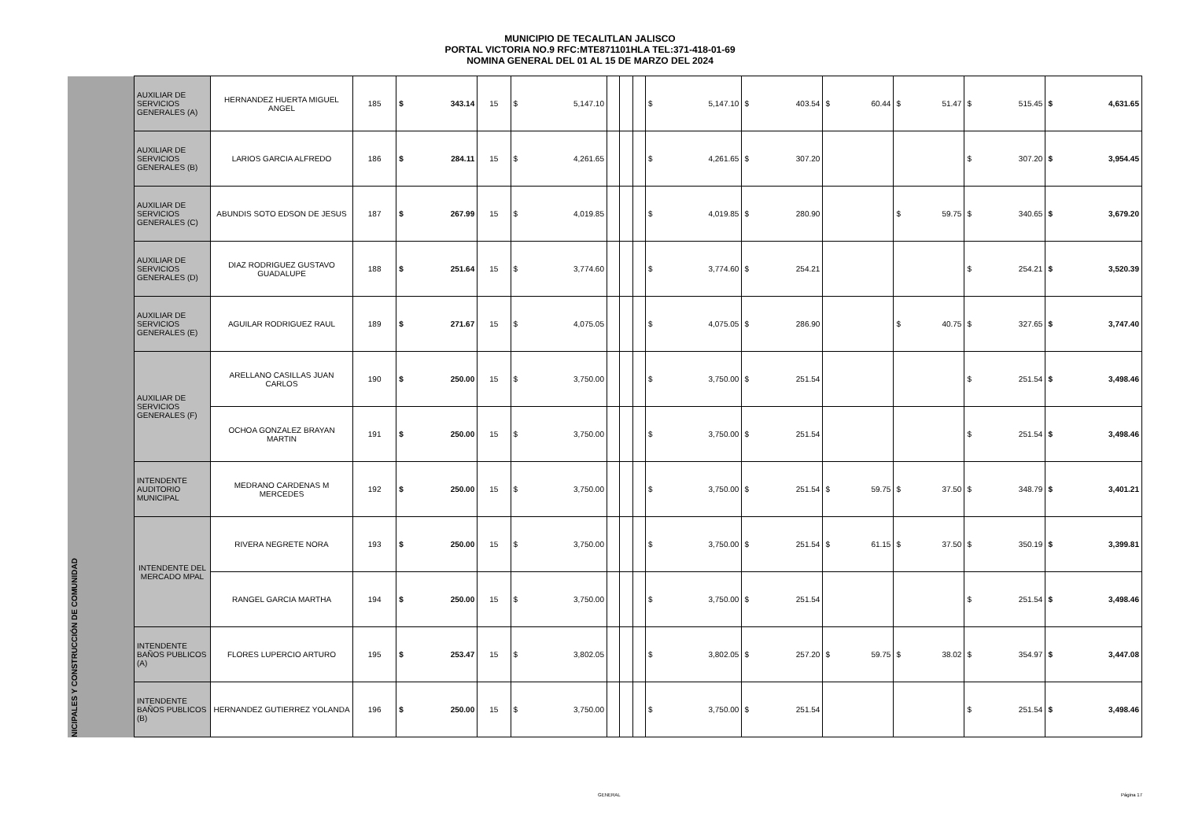MUNICIPIO DE TECALITLAN JALISCO
PORTAL VICTORIA NO.9 RFC:MTE871101HLA TEL:371-418-01-69
NOMINA GENERAL DEL 01 AL 15 DE MARZO DEL 2024
| | AUXILIAR DE SERVICIOS GENERALES (A) | HERNANDEZ HUERTA MIGUEL ANGEL | 185 | $ | 343.14 | 15 | $ | 5,147.10 | | | | $ | 5,147.10 | $ | 403.54 | $ | 60.44 | $ | 51.47 | $ | 515.45 | $ | 4,631.65 |
| | AUXILIAR DE SERVICIOS GENERALES (B) | LARIOS GARCIA ALFREDO | 186 | $ | 284.11 | 15 | $ | 4,261.65 | | | | $ | 4,261.65 | $ | 307.20 | | | | | $ | 307.20 | $ | 3,954.45 |
| | AUXILIAR DE SERVICIOS GENERALES (C) | ABUNDIS SOTO EDSON DE JESUS | 187 | $ | 267.99 | 15 | $ | 4,019.85 | | | | $ | 4,019.85 | $ | 280.90 | | | $ | 59.75 | $ | 340.65 | $ | 3,679.20 |
| NICIPALES Y CONSTRUCCIÓN DE COMUNIDAD | AUXILIAR DE SERVICIOS GENERALES (D) | DIAZ RODRIGUEZ GUSTAVO GUADALUPE | 188 | $ | 251.64 | 15 | $ | 3,774.60 | | | | $ | 3,774.60 | $ | 254.21 | | | | | $ | 254.21 | $ | 3,520.39 |
| | AUXILIAR DE SERVICIOS GENERALES (E) | AGUILAR RODRIGUEZ RAUL | 189 | $ | 271.67 | 15 | $ | 4,075.05 | | | | $ | 4,075.05 | $ | 286.90 | | | $ | 40.75 | $ | 327.65 | $ | 3,747.40 |
| | AUXILIAR DE SERVICIOS GENERALES (F) | ARELLANO CASILLAS JUAN CARLOS | 190 | $ | 250.00 | 15 | $ | 3,750.00 | | | | $ | 3,750.00 | $ | 251.54 | | | | | $ | 251.54 | $ | 3,498.46 |
| | | OCHOA GONZALEZ BRAYAN MARTIN | 191 | $ | 250.00 | 15 | $ | 3,750.00 | | | | $ | 3,750.00 | $ | 251.54 | | | | | $ | 251.54 | $ | 3,498.46 |
| | INTENDENTE AUDITORIO MUNICIPAL | MEDRANO CARDENAS M MERCEDES | 192 | $ | 250.00 | 15 | $ | 3,750.00 | | | | $ | 3,750.00 | $ | 251.54 | $ | 59.75 | $ | 37.50 | $ | 348.79 | $ | 3,401.21 |
| | INTENDENTE DEL MERCADO MPAL | RIVERA NEGRETE NORA | 193 | $ | 250.00 | 15 | $ | 3,750.00 | | | | $ | 3,750.00 | $ | 251.54 | $ | 61.15 | $ | 37.50 | $ | 350.19 | $ | 3,399.81 |
| | | RANGEL GARCIA MARTHA | 194 | $ | 250.00 | 15 | $ | 3,750.00 | | | | $ | 3,750.00 | $ | 251.54 | | | | | $ | 251.54 | $ | 3,498.46 |
| | INTENDENTE BAÑOS PUBLICOS (A) | FLORES LUPERCIO ARTURO | 195 | $ | 253.47 | 15 | $ | 3,802.05 | | | | $ | 3,802.05 | $ | 257.20 | $ | 59.75 | $ | 38.02 | $ | 354.97 | $ | 3,447.08 |
| | INTENDENTE BAÑOS PUBLICOS (B) | HERNANDEZ GUTIERREZ YOLANDA | 196 | $ | 250.00 | 15 | $ | 3,750.00 | | | | $ | 3,750.00 | $ | 251.54 | | | | | $ | 251.54 | $ | 3,498.46 |
GENERAL Página 17